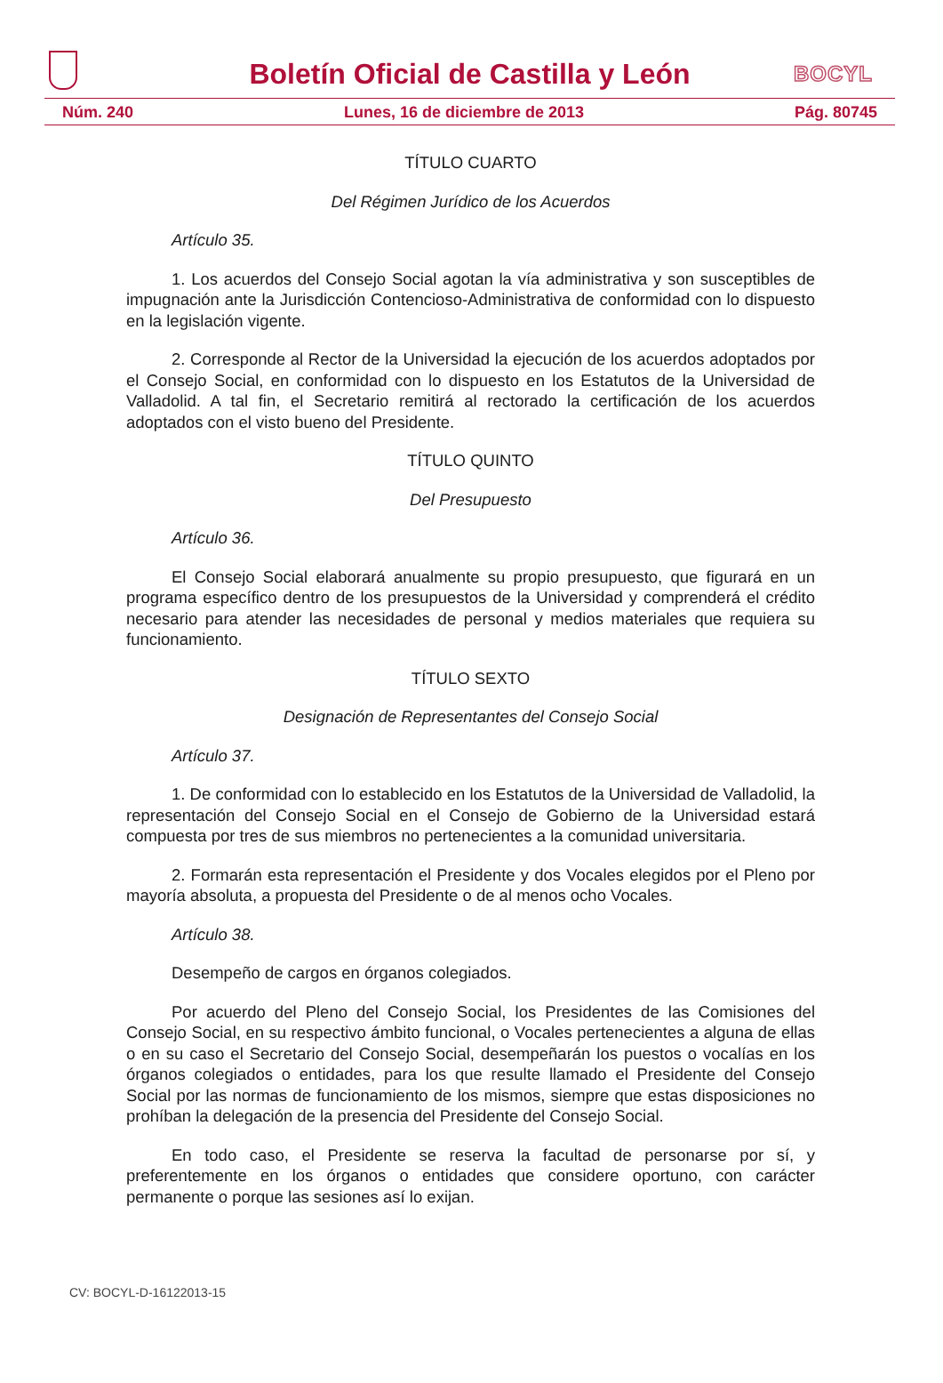Boletín Oficial de Castilla y León
BOCYL
Núm. 240 Lunes, 16 de diciembre de 2013 Pág. 80745
TÍTULO CUARTO
Del Régimen Jurídico de los Acuerdos
Artículo 35.
1. Los acuerdos del Consejo Social agotan la vía administrativa y son susceptibles de impugnación ante la Jurisdicción Contencioso-Administrativa de conformidad con lo dispuesto en la legislación vigente.
2. Corresponde al Rector de la Universidad la ejecución de los acuerdos adoptados por el Consejo Social, en conformidad con lo dispuesto en los Estatutos de la Universidad de Valladolid. A tal fin, el Secretario remitirá al rectorado la certificación de los acuerdos adoptados con el visto bueno del Presidente.
TÍTULO QUINTO
Del Presupuesto
Artículo 36.
El Consejo Social elaborará anualmente su propio presupuesto, que figurará en un programa específico dentro de los presupuestos de la Universidad y comprenderá el crédito necesario para atender las necesidades de personal y medios materiales que requiera su funcionamiento.
TÍTULO SEXTO
Designación de Representantes del Consejo Social
Artículo 37.
1. De conformidad con lo establecido en los Estatutos de la Universidad de Valladolid, la representación del Consejo Social en el Consejo de Gobierno de la Universidad estará compuesta por tres de sus miembros no pertenecientes a la comunidad universitaria.
2. Formarán esta representación el Presidente y dos Vocales elegidos por el Pleno por mayoría absoluta, a propuesta del Presidente o de al menos ocho Vocales.
Artículo 38.
Desempeño de cargos en órganos colegiados.
Por acuerdo del Pleno del Consejo Social, los Presidentes de las Comisiones del Consejo Social, en su respectivo ámbito funcional, o Vocales pertenecientes a alguna de ellas o en su caso el Secretario del Consejo Social, desempeñarán los puestos o vocalías en los órganos colegiados o entidades, para los que resulte llamado el Presidente del Consejo Social por las normas de funcionamiento de los mismos, siempre que estas disposiciones no prohíban la delegación de la presencia del Presidente del Consejo Social.
En todo caso, el Presidente se reserva la facultad de personarse por sí, y preferentemente en los órganos o entidades que considere oportuno, con carácter permanente o porque las sesiones así lo exijan.
CV: BOCYL-D-16122013-15